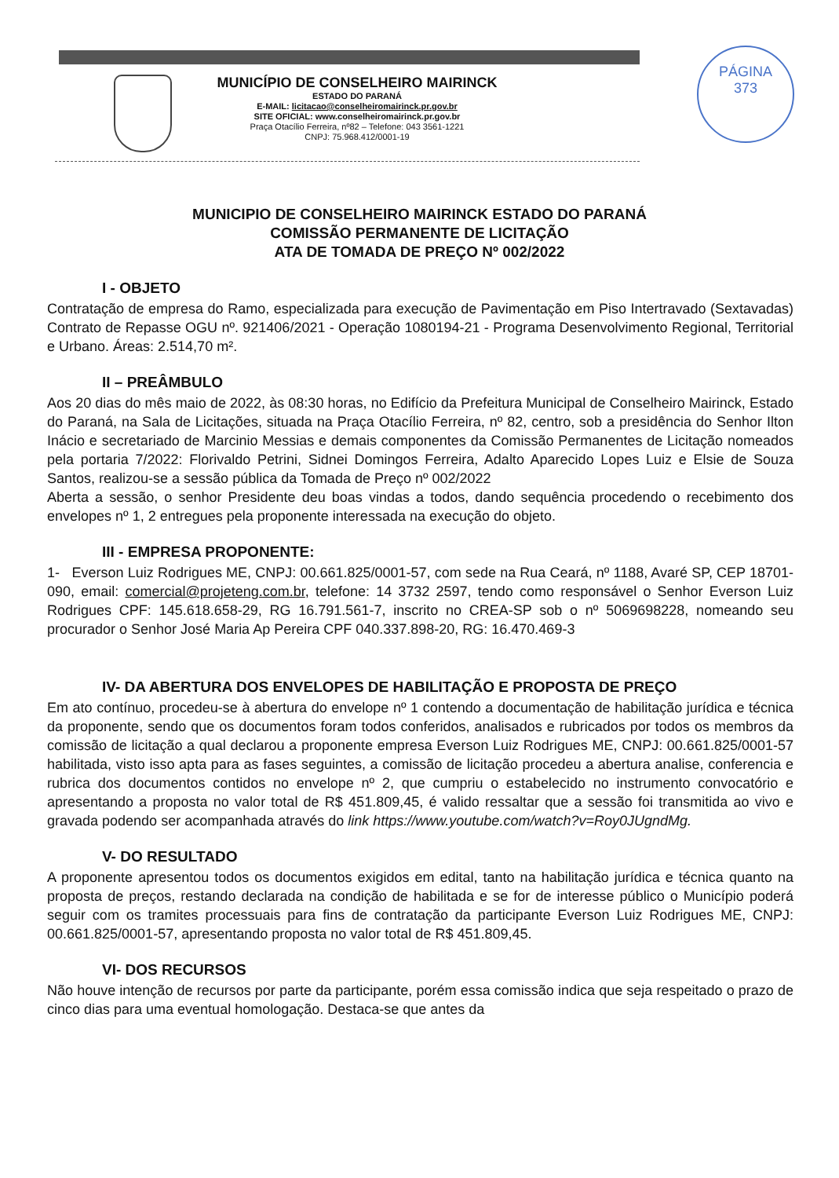PÁGINA
373
MUNICÍPIO DE CONSELHEIRO MAIRINCK
ESTADO DO PARANÁ
E-MAIL: licitacao@conselheiromairinck.pr.gov.br
SITE OFICIAL: www.conselheiromairinck.pr.gov.br
Praça Otacílio Ferreira, nº82 – Telefone: 043 3561-1221
CNPJ: 75.968.412/0001-19
MUNICIPIO DE CONSELHEIRO MAIRINCK ESTADO DO PARANÁ
COMISSÃO PERMANENTE DE LICITAÇÃO
ATA DE TOMADA DE PREÇO Nº 002/2022
I - OBJETO
Contratação de empresa do Ramo, especializada para execução de Pavimentação em Piso Intertravado (Sextavadas) Contrato de Repasse OGU nº. 921406/2021 - Operação 1080194-21 - Programa Desenvolvimento Regional, Territorial e Urbano. Áreas: 2.514,70 m².
II – PREÂMBULO
Aos 20 dias do mês maio de 2022, às 08:30 horas, no Edifício da Prefeitura Municipal de Conselheiro Mairinck, Estado do Paraná, na Sala de Licitações, situada na Praça Otacílio Ferreira, nº 82, centro, sob a presidência do Senhor Ilton Inácio e secretariado de Marcinio Messias e demais componentes da Comissão Permanentes de Licitação nomeados pela portaria 7/2022: Florivaldo Petrini, Sidnei Domingos Ferreira, Adalto Aparecido Lopes Luiz e Elsie de Souza Santos, realizou-se a sessão pública da Tomada de Preço nº 002/2022
Aberta a sessão, o senhor Presidente deu boas vindas a todos, dando sequência procedendo o recebimento dos envelopes nº 1, 2 entregues pela proponente interessada na execução do objeto.
III - EMPRESA PROPONENTE:
1- Everson Luiz Rodrigues ME, CNPJ: 00.661.825/0001-57, com sede na Rua Ceará, nº 1188, Avaré SP, CEP 18701-090, email: comercial@projeteng.com.br, telefone: 14 3732 2597, tendo como responsável o Senhor Everson Luiz Rodrigues CPF: 145.618.658-29, RG 16.791.561-7, inscrito no CREA-SP sob o nº 5069698228, nomeando seu procurador o Senhor José Maria Ap Pereira CPF 040.337.898-20, RG: 16.470.469-3
IV- DA ABERTURA DOS ENVELOPES DE HABILITAÇÃO E PROPOSTA DE PREÇO
Em ato contínuo, procedeu-se à abertura do envelope nº 1 contendo a documentação de habilitação jurídica e técnica da proponente, sendo que os documentos foram todos conferidos, analisados e rubricados por todos os membros da comissão de licitação a qual declarou a proponente empresa Everson Luiz Rodrigues ME, CNPJ: 00.661.825/0001-57 habilitada, visto isso apta para as fases seguintes, a comissão de licitação procedeu a abertura analise, conferencia e rubrica dos documentos contidos no envelope nº 2, que cumpriu o estabelecido no instrumento convocatório e apresentando a proposta no valor total de R$ 451.809,45, é valido ressaltar que a sessão foi transmitida ao vivo e gravada podendo ser acompanhada através do link https://www.youtube.com/watch?v=Roy0JUgndMg.
V- DO RESULTADO
A proponente apresentou todos os documentos exigidos em edital, tanto na habilitação jurídica e técnica quanto na proposta de preços, restando declarada na condição de habilitada e se for de interesse público o Município poderá seguir com os tramites processuais para fins de contratação da participante Everson Luiz Rodrigues ME, CNPJ: 00.661.825/0001-57, apresentando proposta no valor total de R$ 451.809,45.
VI- DOS RECURSOS
Não houve intenção de recursos por parte da participante, porém essa comissão indica que seja respeitado o prazo de cinco dias para uma eventual homologação. Destaca-se que antes da